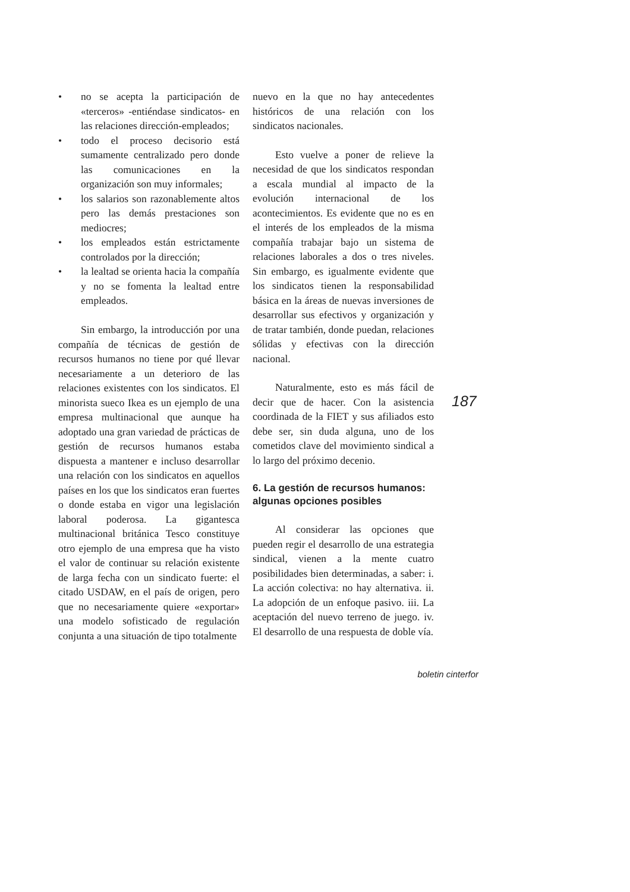• no se acepta la participación de «terceros» -entiéndase sindicatos- en las relaciones dirección-empleados;
• todo el proceso decisorio está sumamente centralizado pero donde las comunicaciones en la organización son muy informales;
• los salarios son razonablemente altos pero las demás prestaciones son mediocres;
• los empleados están estrictamente controlados por la dirección;
• la lealtad se orienta hacia la compañía y no se fomenta la lealtad entre empleados.
Sin embargo, la introducción por una compañía de técnicas de gestión de recursos humanos no tiene por qué llevar necesariamente a un deterioro de las relaciones existentes con los sindicatos. El minorista sueco Ikea es un ejemplo de una empresa multinacional que aunque ha adoptado una gran variedad de prácticas de gestión de recursos humanos estaba dispuesta a mantener e incluso desarrollar una relación con los sindicatos en aquellos países en los que los sindicatos eran fuertes o donde estaba en vigor una legislación laboral poderosa. La gigantesca multinacional británica Tesco constituye otro ejemplo de una empresa que ha visto el valor de continuar su relación existente de larga fecha con un sindicato fuerte: el citado USDAW, en el país de origen, pero que no necesariamente quiere «exportar» una modelo sofisticado de regulación conjunta a una situación de tipo totalmente
nuevo en la que no hay antecedentes históricos de una relación con los sindicatos nacionales.
Esto vuelve a poner de relieve la necesidad de que los sindicatos respondan a escala mundial al impacto de la evolución internacional de los acontecimientos. Es evidente que no es en el interés de los empleados de la misma compañía trabajar bajo un sistema de relaciones laborales a dos o tres niveles. Sin embargo, es igualmente evidente que los sindicatos tienen la responsabilidad básica en la áreas de nuevas inversiones de desarrollar sus efectivos y organización y de tratar también, donde puedan, relaciones sólidas y efectivas con la dirección nacional.
Naturalmente, esto es más fácil de decir que de hacer. Con la asistencia coordinada de la FIET y sus afiliados esto debe ser, sin duda alguna, uno de los cometidos clave del movimiento sindical a lo largo del próximo decenio.
6. La gestión de recursos humanos: algunas opciones posibles
Al considerar las opciones que pueden regir el desarrollo de una estrategia sindical, vienen a la mente cuatro posibilidades bien determinadas, a saber: i. La acción colectiva: no hay alternativa. ii. La adopción de un enfoque pasivo. iii. La aceptación del nuevo terreno de juego. iv. El desarrollo de una respuesta de doble vía.
187
boletin cinterfor